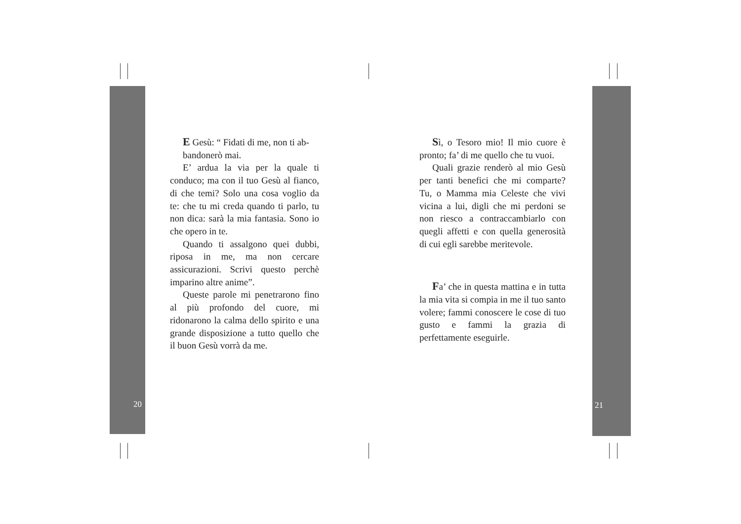E Gesù: “ Fidati di me, non ti ab-
bandonerò mai.
E’ ardua la via per la quale ti conduco; ma con il tuo Gesù al fianco, di che temi? Solo una cosa voglio da te: che tu mi creda quando ti parlo, tu non dica: sarà la mia fantasia. Sono io che opero in te.
Quando ti assalgono quei dubbi, riposa in me, ma non cercare assicurazioni. Scrivi questo perchè imparino altre anime”.
Queste parole mi penetrarono fino al più profondo del cuore, mi ridonarono la calma dello spirito e una grande disposizione a tutto quello che il buon Gesù vorrà da me.
20
Sì, o Tesoro mio! Il mio cuore è pronto; fa’ di me quello che tu vuoi.
Quali grazie renderò al mio Gesù per tanti benefici che mi comparte? Tu, o Mamma mia Celeste che vivi vicina a lui, digli che mi perdoni se non riesco a contraccambiarlo con quegli affetti e con quella generosità di cui egli sarebbe meritevole.
Fa’ che in questa mattina e in tutta la mia vita si compia in me il tuo santo volere; fammi conoscere le cose di tuo gusto e fammi la grazia di perfettamente eseguirle.
21